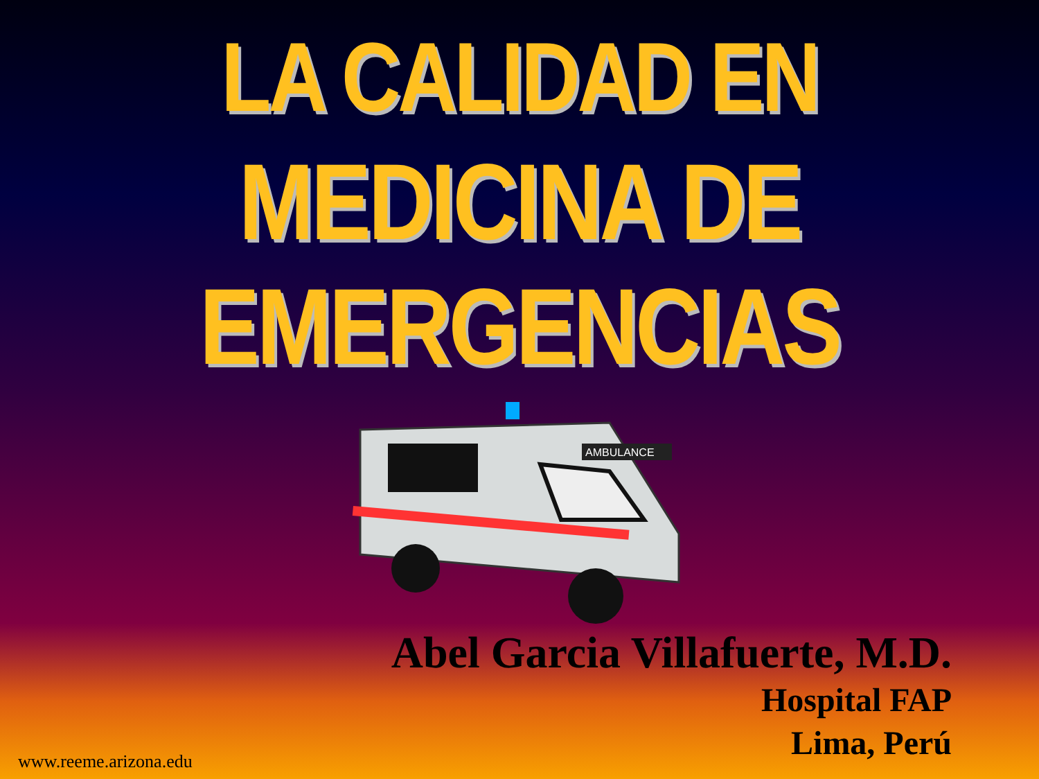LA CALIDAD EN
MEDICINA DE EMERGENCIAS
AMBULANCE
Abel Garcia Villafuerte, M.D.
Hospital FAP
Lima, Perú
www.reeme.arizona.edu